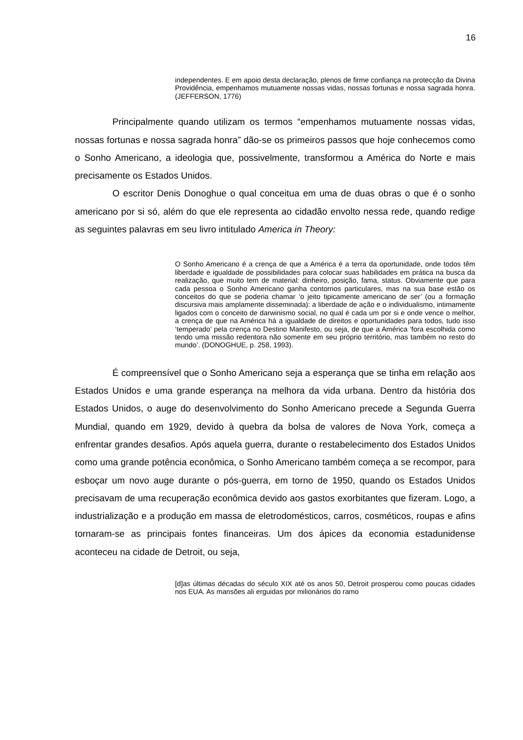16
independentes. E em apoio desta declaração, plenos de firme confiança na protecção da Divina Providência, empenhamos mutuamente nossas vidas, nossas fortunas e nossa sagrada honra. (JEFFERSON, 1776)
Principalmente quando utilizam os termos “empenhamos mutuamente nossas vidas, nossas fortunas e nossa sagrada honra” dão-se os primeiros passos que hoje conhecemos como o Sonho Americano, a ideologia que, possivelmente, transformou a América do Norte e mais precisamente os Estados Unidos.
O escritor Denis Donoghue o qual conceitua em uma de duas obras o que é o sonho americano por si só, além do que ele representa ao cidadão envolto nessa rede, quando redige as seguintes palavras em seu livro intitulado America in Theory:
O Sonho Americano é a crença de que a América é a terra da oportunidade, onde todos têm liberdade e igualdade de possibilidades para colocar suas habilidades em prática na busca da realização, que muito tem de material: dinheiro, posição, fama, status. Obviamente que para cada pessoa o Sonho Americano ganha contornos particulares, mas na sua base estão os conceitos do que se poderia chamar ‘o jeito tipicamente americano de ser’ (ou a formação discursiva mais amplamente disseminada): a liberdade de ação e o individualismo, intimamente ligados com o conceito de darwinismo social, no qual é cada um por si e onde vence o melhor, a crença de que na América há a igualdade de direitos e oportunidades para todos, tudo isso ‘temperado’ pela crença no Destino Manifesto, ou seja, de que a América ‘fora escolhida como tendo uma missão redentora não somente em seu próprio território, mas também no resto do mundo’. (DONOGHUE, p. 258, 1993).
É compreensível que o Sonho Americano seja a esperança que se tinha em relação aos Estados Unidos e uma grande esperança na melhora da vida urbana. Dentro da história dos Estados Unidos, o auge do desenvolvimento do Sonho Americano precede a Segunda Guerra Mundial, quando em 1929, devido à quebra da bolsa de valores de Nova York, começa a enfrentar grandes desafios. Após aquela guerra, durante o restabelecimento dos Estados Unidos como uma grande potência econômica, o Sonho Americano também começa a se recompor, para esboçar um novo auge durante o pós-guerra, em torno de 1950, quando os Estados Unidos precisavam de uma recuperação econômica devido aos gastos exorbitantes que fizeram. Logo, a industrialização e a produção em massa de eletrodomésticos, carros, cosméticos, roupas e afins tornaram-se as principais fontes financeiras. Um dos ápices da economia estadunidense aconteceu na cidade de Detroit, ou seja,
[d]as últimas décadas do século XIX até os anos 50, Detroit prosperou como poucas cidades nos EUA. As mansões ali erguidas por milionários do ramo